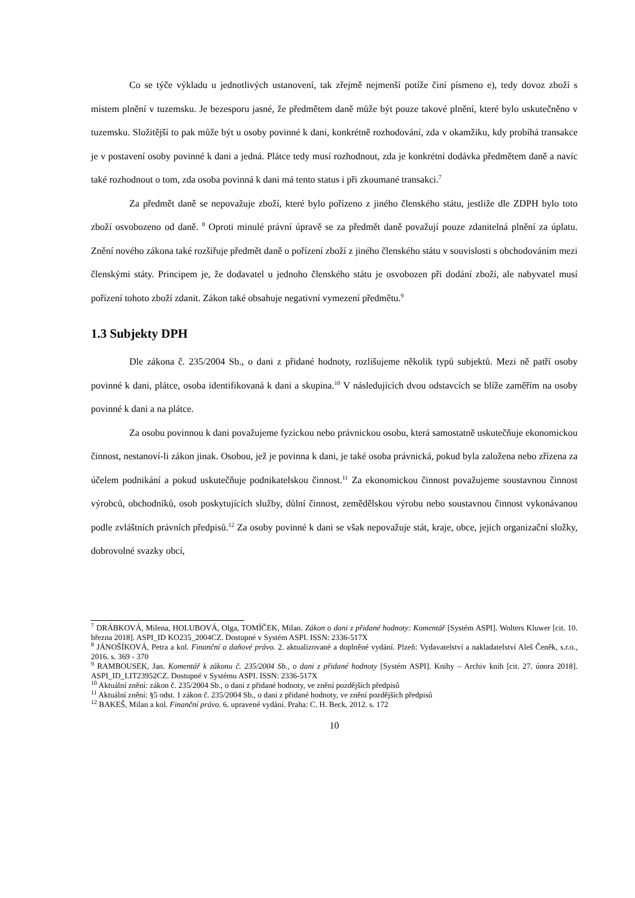Co se týče výkladu u jednotlivých ustanovení, tak zřejmě nejmenší potíže činí písmeno e), tedy dovoz zboží s místem plnění v tuzemsku. Je bezesporu jasné, že předmětem daně může být pouze takové plnění, které bylo uskutečněno v tuzemsku. Složitější to pak může být u osoby povinné k dani, konkrétně rozhodování, zda v okamžiku, kdy probíhá transakce je v postavení osoby povinné k dani a jedná. Plátce tedy musí rozhodnout, zda je konkrétní dodávka předmětem daně a navíc také rozhodnout o tom, zda osoba povinná k dani má tento status i při zkoumané transakci.<sup>7</sup>
Za předmět daně se nepovažuje zboží, které bylo pořízeno z jiného členského státu, jestliže dle ZDPH bylo toto zboží osvobozeno od daně. <sup>8</sup> Oproti minulé právní úpravě se za předmět daně považují pouze zdanitelná plnění za úplatu. Znění nového zákona také rozšiřuje předmět daně o pořízení zboží z jiného členského státu v souvislosti s obchodováním mezi členskými státy. Principem je, že dodavatel u jednoho členského státu je osvobozen při dodání zboží, ale nabyvatel musí pořízení tohoto zboží zdanit. Zákon také obsahuje negativní vymezení předmětu.<sup>9</sup>
1.3 Subjekty DPH
Dle zákona č. 235/2004 Sb., o dani z přidané hodnoty, rozlišujeme několik typů subjektů. Mezi ně patří osoby povinné k dani, plátce, osoba identifikovaná k dani a skupina.<sup>10</sup> V následujících dvou odstavcích se blíže zaměřím na osoby povinné k dani a na plátce.
Za osobu povinnou k dani považujeme fyzickou nebo právnickou osobu, která samostatně uskutečňuje ekonomickou činnost, nestanoví-li zákon jinak. Osobou, jež je povinna k dani, je také osoba právnická, pokud byla založena nebo zřízena za účelem podnikání a pokud uskutečňuje podnikatelskou činnost.<sup>11</sup> Za ekonomickou činnost považujeme soustavnou činnost výrobců, obchodníků, osob poskytujících služby, důlní činnost, zemědělskou výrobu nebo soustavnou činnost vykonávanou podle zvláštních právních předpisů.<sup>12</sup> Za osoby povinné k dani se však nepovažuje stát, kraje, obce, jejich organizační složky, dobrovolné svazky obcí,
<sup>7</sup> DRÁBKOVÁ, Milena, HOLUBOVÁ, Olga, TOMÍČEK, Milan. Zákon o dani z přidané hodnoty: Komentář [Systém ASPI]. Wolters Kluwer [cit. 10. března 2018]. ASPI_ID KO235_2004CZ. Dostupné v Systém ASPI. ISSN: 2336-517X
<sup>8</sup> JÁNOŠÍKOVÁ, Petra a kol. Finanční a daňové právo. 2. aktualizované a doplněné vydání. Plzeň: Vydavatelství a nakladatelství Aleš Čeněk, s.r.o., 2016. s. 369 - 370
<sup>9</sup> RAMBOUSEK, Jan. Komentář k zákonu č. 235/2004 Sb., o dani z přidané hodnoty [Systém ASPI]. Knihy – Archiv knih [cit. 27. února 2018]. ASPI_ID_LIT23952CZ. Dostupné v Systému ASPI. ISSN: 2336-517X
<sup>10</sup> Aktuální znění: zákon č. 235/2004 Sb., o dani z přidané hodnoty, ve znění pozdějších předpisů
<sup>11</sup> Aktuální znění: §5 odst. 1 zákon č. 235/2004 Sb., o dani z přidané hodnoty, ve znění pozdějších předpisů
<sup>12</sup> BAKEŠ, Milan a kol. Finanční právo. 6. upravené vydání. Praha: C. H. Beck, 2012. s. 172
10